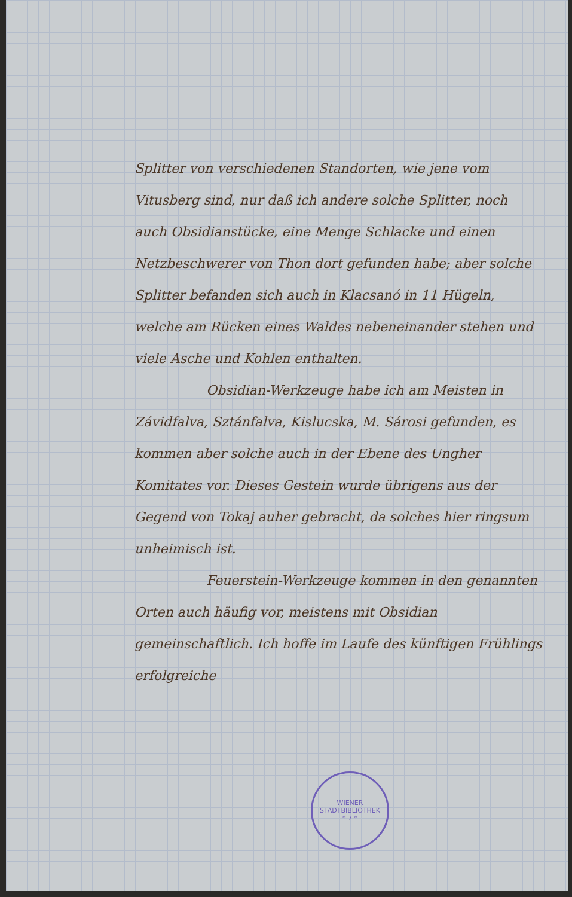Splitter von verschiedenen Standorten, wie jene vom Vitusberg sind, nur daß ich andere solche Splitter, noch auch Obsidianstücke, eine Menge Schlacke und einen Netzbeschwerer von Thon dort gefunden habe; aber solche Splitter befanden sich auch in Klacsanó in 11 Hügeln, welche am Rücken eines Waldes nebeneinander stehen und viele Asche und Kohlen enthalten.
Obsidian-Werkzeuge habe ich am Meisten in Závidfalva, Sztánfalva, Kislucska, M. Sárosi gefunden, es kommen aber solche auch in der Ebene des Ungher Komitates vor. Dieses Gestein wurde übrigens aus der Gegend von Tokaj auher gebracht, da solches hier ringsum unheimisch ist.
Feuerstein-Werkzeuge kommen in den genannten Orten auch häufig vor, meistens mit Obsidian gemeinschaftlich. Ich hoffe im Laufe des künftigen Frühlings erfolgreiche
WIENER STADTBIBLIOTHEK
* 7 *